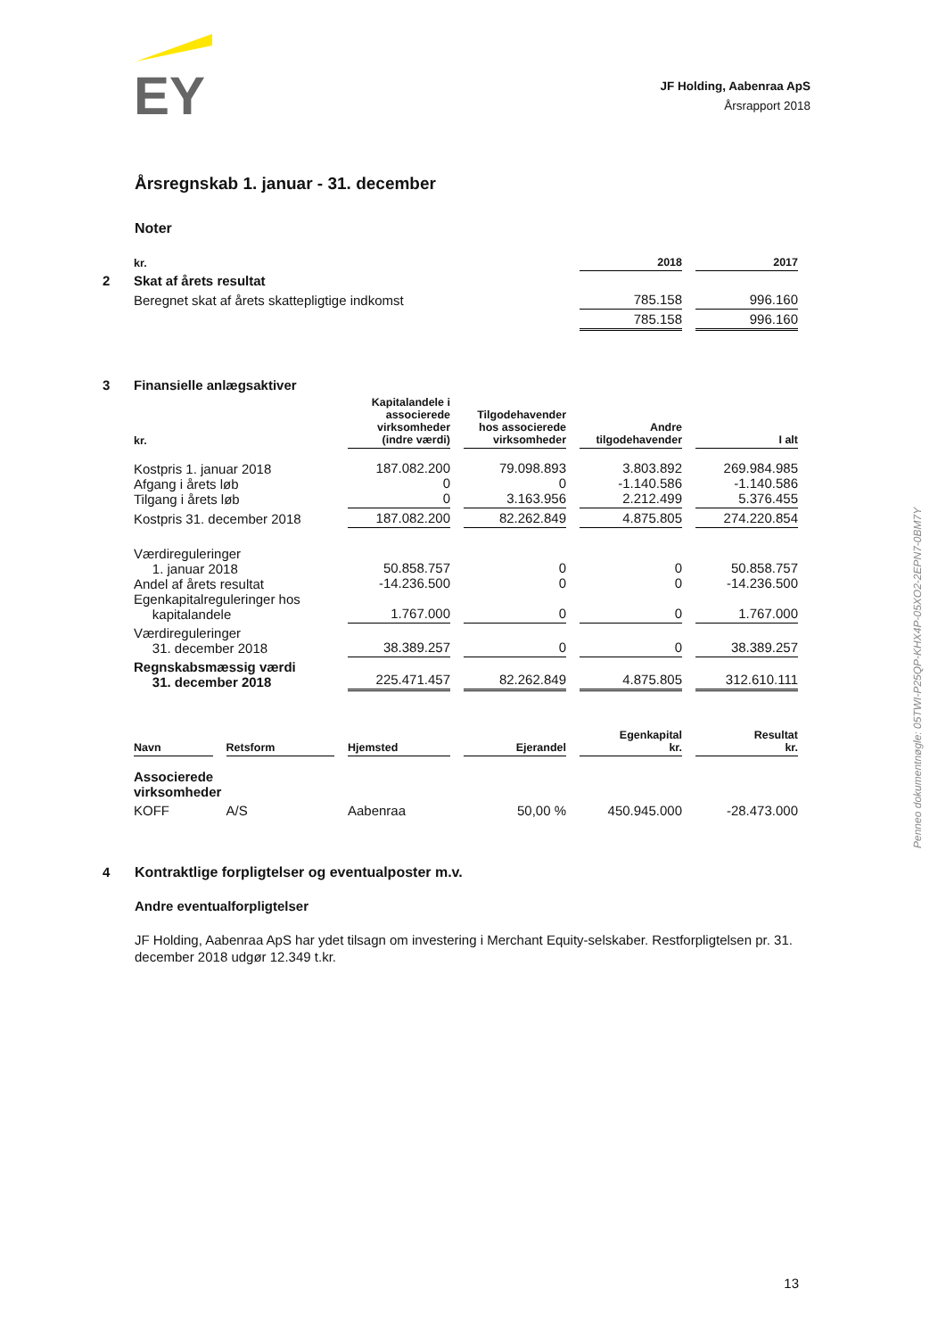EY
JF Holding, Aabenraa ApS
Årsrapport 2018
Årsregnskab 1. januar - 31. december
Noter
| | kr. | | 2018 | 2017 |
| 2 | Skat af årets resultat | | | |
| | Beregnet skat af årets skattepligtige indkomst | | 785.158 | 996.160 |
| | | | 785.158 | 996.160 |
| 3 | Finansielle anlægsaktiver | | | | |
| | kr. | Kapitalandele i associerede virksomheder (indre værdi) | Tilgodehavender hos associerede virksomheder | Andre tilgodehavender | I alt |
| | Kostpris 1. januar 2018 Afgang i årets løb Tilgang i årets løb | 187.082.200 0 0 | 79.098.893 0 3.163.956 | 3.803.892 -1.140.586 2.212.499 | 269.984.985 -1.140.586 5.376.455 |
| | Kostpris 31. december 2018 | 187.082.200 | 82.262.849 | 4.875.805 | 274.220.854 |
| | Værdireguleringer 1. januar 2018 Andel af årets resultat Egenkapitalreguleringer hos kapitalandele | 50.858.757 -14.236.500 1.767.000 | 0 0 0 | 0 0 0 | 50.858.757 -14.236.500 1.767.000 |
| | Værdireguleringer 31. december 2018 | 38.389.257 | 0 | 0 | 38.389.257 |
| | Regnskabsmæssig værdi 31. december 2018 | 225.471.457 | 82.262.849 | 4.875.805 | 312.610.111 |
| | Navn | Retsform | Hjemsted | Ejerandel | Egenkapital kr. | Resultat kr. |
| | Associerede virksomheder | | | | | |
| | KOFF | A/S | Aabenraa | 50,00 % | 450.945.000 | -28.473.000 |
4
Kontraktlige forpligtelser og eventualposter m.v.
Andre eventualforpligtelser
JF Holding, Aabenraa ApS har ydet tilsagn om investering i Merchant Equity-selskaber. Restforpligtelsen pr. 31. december 2018 udgør 12.349 t.kr.
Penneo dokumentnøgle: 05TWI-P25QP-KHX4P-05XO2-2EPN7-0BM7Y
13